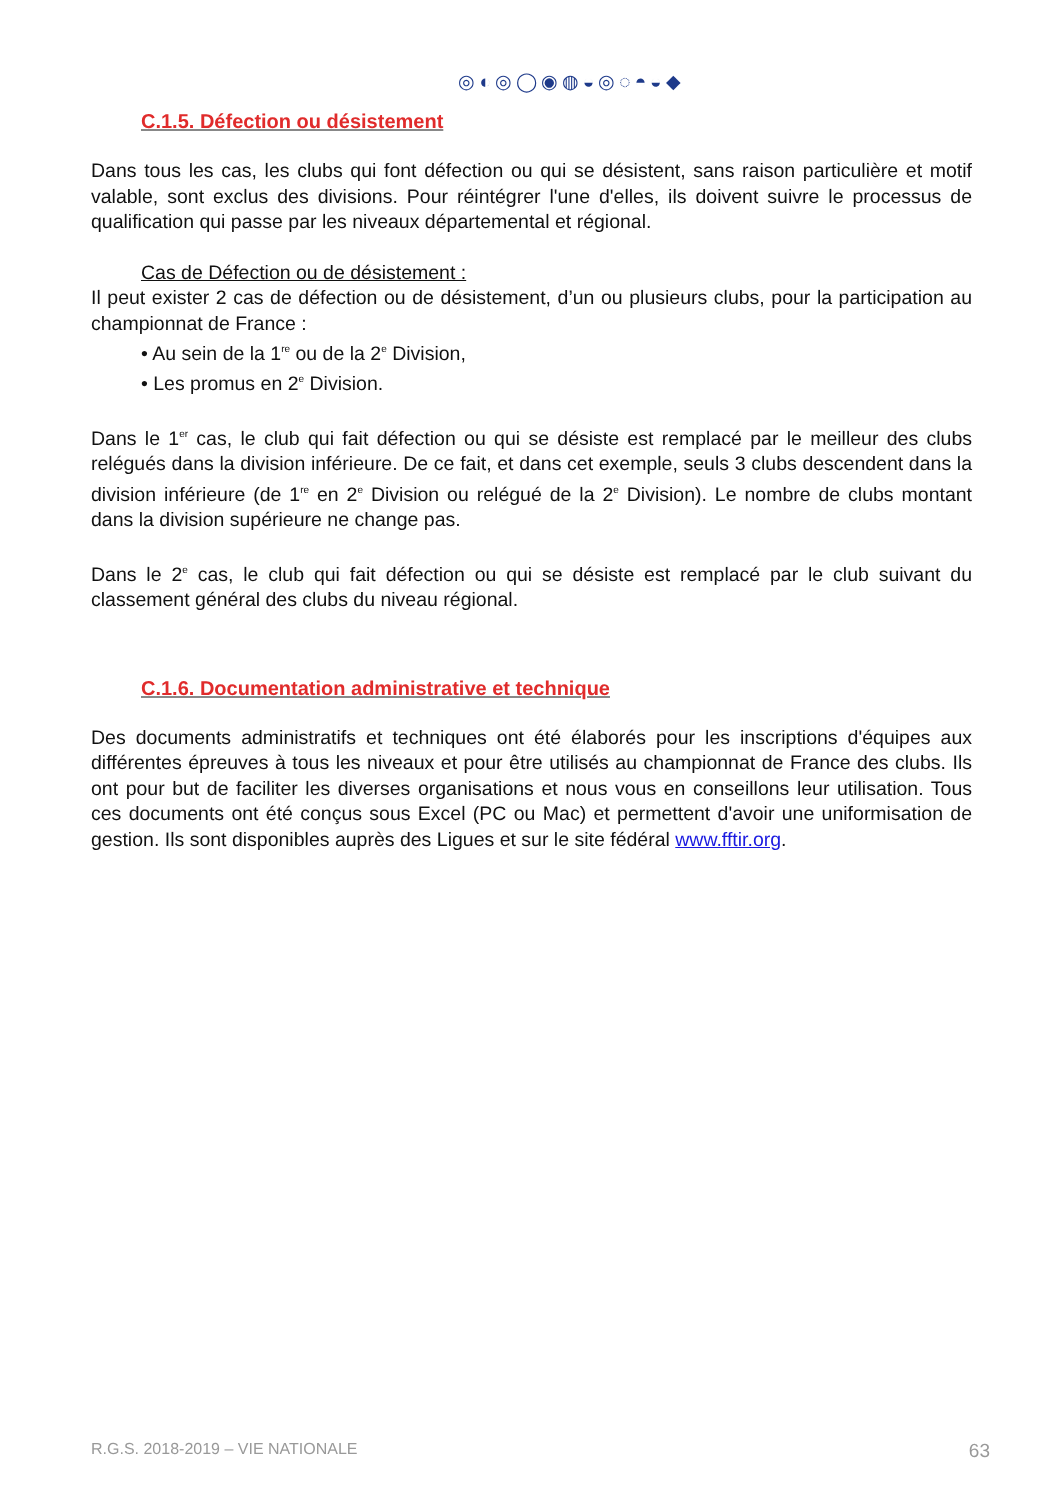◎◐◎◯◉◍◒◎◌◓◒◆
C.1.5. Défection ou désistement
Dans tous les cas, les clubs qui font défection ou qui se désistent, sans raison particulière et motif valable, sont exclus des divisions. Pour réintégrer l'une d'elles, ils doivent suivre le processus de qualification qui passe par les niveaux départemental et régional.
Cas de Défection ou de désistement :
Il peut exister 2 cas de défection ou de désistement, d’un ou plusieurs clubs, pour la participation au championnat de France :
• Au sein de la 1<sup>re</sup> ou de la 2<sup>e</sup> Division,
• Les promus en 2<sup>e</sup> Division.
Dans le 1<sup>er</sup> cas, le club qui fait défection ou qui se désiste est remplacé par le meilleur des clubs relégués dans la division inférieure. De ce fait, et dans cet exemple, seuls 3 clubs descendent dans la division inférieure (de 1<sup>re</sup> en 2<sup>e</sup> Division ou relégué de la 2<sup>e</sup> Division). Le nombre de clubs montant dans la division supérieure ne change pas.
Dans le 2<sup>e</sup> cas, le club qui fait défection ou qui se désiste est remplacé par le club suivant du classement général des clubs du niveau régional.
C.1.6. Documentation administrative et technique
Des documents administratifs et techniques ont été élaborés pour les inscriptions d'équipes aux différentes épreuves à tous les niveaux et pour être utilisés au championnat de France des clubs. Ils ont pour but de faciliter les diverses organisations et nous vous en conseillons leur utilisation. Tous ces documents ont été conçus sous Excel (PC ou Mac) et permettent d'avoir une uniformisation de gestion. Ils sont disponibles auprès des Ligues et sur le site fédéral www.fftir.org.
R.G.S. 2018-2019 – VIE NATIONALE 63